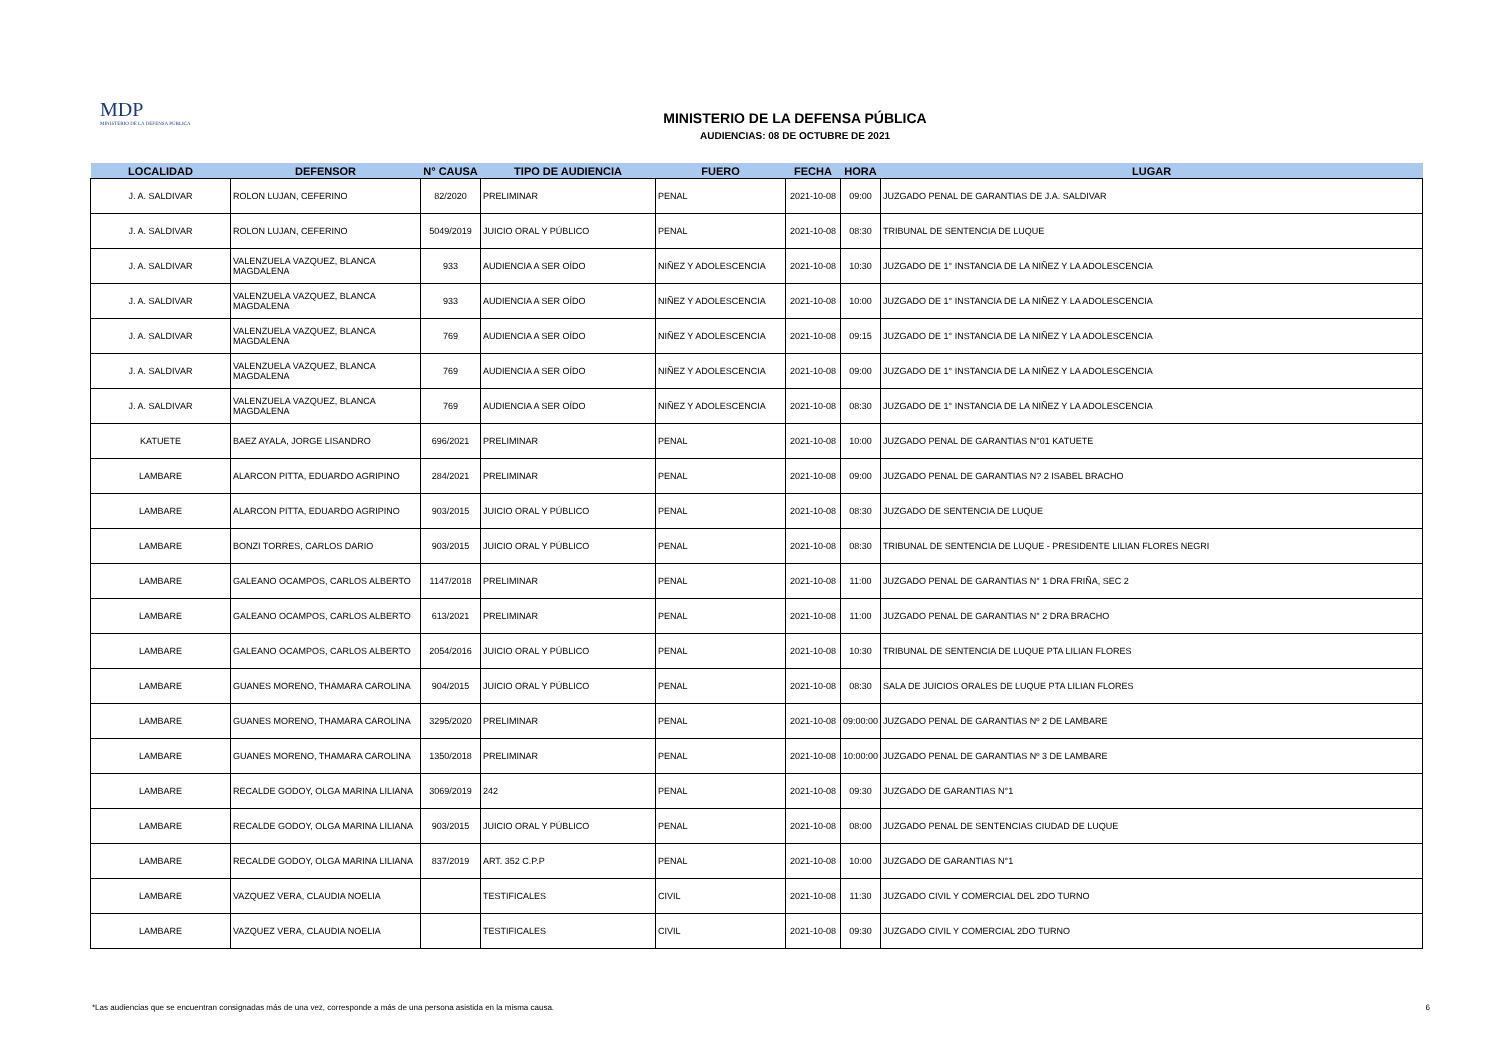MDP
MINISTERIO DE LA DEFENSA PÚBLICA
MINISTERIO DE LA DEFENSA PÚBLICA
AUDIENCIAS: 08 DE OCTUBRE DE 2021
| LOCALIDAD | DEFENSOR | N° CAUSA | TIPO DE AUDIENCIA | FUERO | FECHA | HORA | LUGAR |
| --- | --- | --- | --- | --- | --- | --- | --- |
| J. A. SALDIVAR | ROLON LUJAN, CEFERINO | 82/2020 | PRELIMINAR | PENAL | 2021-10-08 | 09:00 | JUZGADO PENAL DE GARANTIAS DE J.A. SALDIVAR |
| J. A. SALDIVAR | ROLON LUJAN, CEFERINO | 5049/2019 | JUICIO ORAL Y PÚBLICO | PENAL | 2021-10-08 | 08:30 | TRIBUNAL DE SENTENCIA DE LUQUE |
| J. A. SALDIVAR | VALENZUELA VAZQUEZ, BLANCA MAGDALENA | 933 | AUDIENCIA A SER OÍDO | NIÑEZ Y ADOLESCENCIA | 2021-10-08 | 10:30 | JUZGADO DE 1° INSTANCIA DE LA NIÑEZ Y LA ADOLESCENCIA |
| J. A. SALDIVAR | VALENZUELA VAZQUEZ, BLANCA MAGDALENA | 933 | AUDIENCIA A SER OÍDO | NIÑEZ Y ADOLESCENCIA | 2021-10-08 | 10:00 | JUZGADO DE 1° INSTANCIA DE LA NIÑEZ Y LA ADOLESCENCIA |
| J. A. SALDIVAR | VALENZUELA VAZQUEZ, BLANCA MAGDALENA | 769 | AUDIENCIA A SER OÍDO | NIÑEZ Y ADOLESCENCIA | 2021-10-08 | 09:15 | JUZGADO DE 1° INSTANCIA DE LA NIÑEZ Y LA ADOLESCENCIA |
| J. A. SALDIVAR | VALENZUELA VAZQUEZ, BLANCA MAGDALENA | 769 | AUDIENCIA A SER OÍDO | NIÑEZ Y ADOLESCENCIA | 2021-10-08 | 09:00 | JUZGADO DE 1° INSTANCIA DE LA NIÑEZ Y LA ADOLESCENCIA |
| J. A. SALDIVAR | VALENZUELA VAZQUEZ, BLANCA MAGDALENA | 769 | AUDIENCIA A SER OÍDO | NIÑEZ Y ADOLESCENCIA | 2021-10-08 | 08:30 | JUZGADO DE 1° INSTANCIA DE LA NIÑEZ Y LA ADOLESCENCIA |
| KATUETE | BAEZ AYALA, JORGE LISANDRO | 696/2021 | PRELIMINAR | PENAL | 2021-10-08 | 10:00 | JUZGADO PENAL DE GARANTIAS N°01 KATUETE |
| LAMBARE | ALARCON PITTA, EDUARDO AGRIPINO | 284/2021 | PRELIMINAR | PENAL | 2021-10-08 | 09:00 | JUZGADO PENAL DE GARANTIAS N? 2 ISABEL BRACHO |
| LAMBARE | ALARCON PITTA, EDUARDO AGRIPINO | 903/2015 | JUICIO ORAL Y PÚBLICO | PENAL | 2021-10-08 | 08:30 | JUZGADO DE SENTENCIA DE LUQUE |
| LAMBARE | BONZI TORRES, CARLOS DARIO | 903/2015 | JUICIO ORAL Y PÚBLICO | PENAL | 2021-10-08 | 08:30 | TRIBUNAL DE SENTENCIA DE LUQUE - PRESIDENTE LILIAN FLORES NEGRI |
| LAMBARE | GALEANO OCAMPOS, CARLOS ALBERTO | 1147/2018 | PRELIMINAR | PENAL | 2021-10-08 | 11:00 | JUZGADO PENAL DE GARANTIAS N° 1 DRA FRIÑA, SEC 2 |
| LAMBARE | GALEANO OCAMPOS, CARLOS ALBERTO | 613/2021 | PRELIMINAR | PENAL | 2021-10-08 | 11:00 | JUZGADO PENAL DE GARANTIAS N° 2 DRA BRACHO |
| LAMBARE | GALEANO OCAMPOS, CARLOS ALBERTO | 2054/2016 | JUICIO ORAL Y PÚBLICO | PENAL | 2021-10-08 | 10:30 | TRIBUNAL DE SENTENCIA DE LUQUE PTA LILIAN FLORES |
| LAMBARE | GUANES MORENO, THAMARA CAROLINA | 904/2015 | JUICIO ORAL Y PÚBLICO | PENAL | 2021-10-08 | 08:30 | SALA DE JUICIOS ORALES DE LUQUE PTA LILIAN FLORES |
| LAMBARE | GUANES MORENO, THAMARA CAROLINA | 3295/2020 | PRELIMINAR | PENAL | 2021-10-08 | 09:00:00 | JUZGADO PENAL DE GARANTIAS Nº 2 DE LAMBARE |
| LAMBARE | GUANES MORENO, THAMARA CAROLINA | 1350/2018 | PRELIMINAR | PENAL | 2021-10-08 | 10:00:00 | JUZGADO PENAL DE GARANTIAS Nº 3 DE LAMBARE |
| LAMBARE | RECALDE GODOY, OLGA MARINA LILIANA | 3069/2019 | 242 | PENAL | 2021-10-08 | 09:30 | JUZGADO DE GARANTIAS N°1 |
| LAMBARE | RECALDE GODOY, OLGA MARINA LILIANA | 903/2015 | JUICIO ORAL Y PÚBLICO | PENAL | 2021-10-08 | 08:00 | JUZGADO PENAL DE SENTENCIAS CIUDAD DE LUQUE |
| LAMBARE | RECALDE GODOY, OLGA MARINA LILIANA | 837/2019 | ART. 352 C.P.P | PENAL | 2021-10-08 | 10:00 | JUZGADO DE GARANTIAS N°1 |
| LAMBARE | VAZQUEZ VERA, CLAUDIA NOELIA | | TESTIFICALES | CIVIL | 2021-10-08 | 11:30 | JUZGADO CIVIL Y COMERCIAL DEL 2DO TURNO |
| LAMBARE | VAZQUEZ VERA, CLAUDIA NOELIA | | TESTIFICALES | CIVIL | 2021-10-08 | 09:30 | JUZGADO CIVIL Y COMERCIAL 2DO TURNO |
*Las audiencias que se encuentran consignadas más de una vez, corresponde a más de una persona asistida en la misma causa. 6